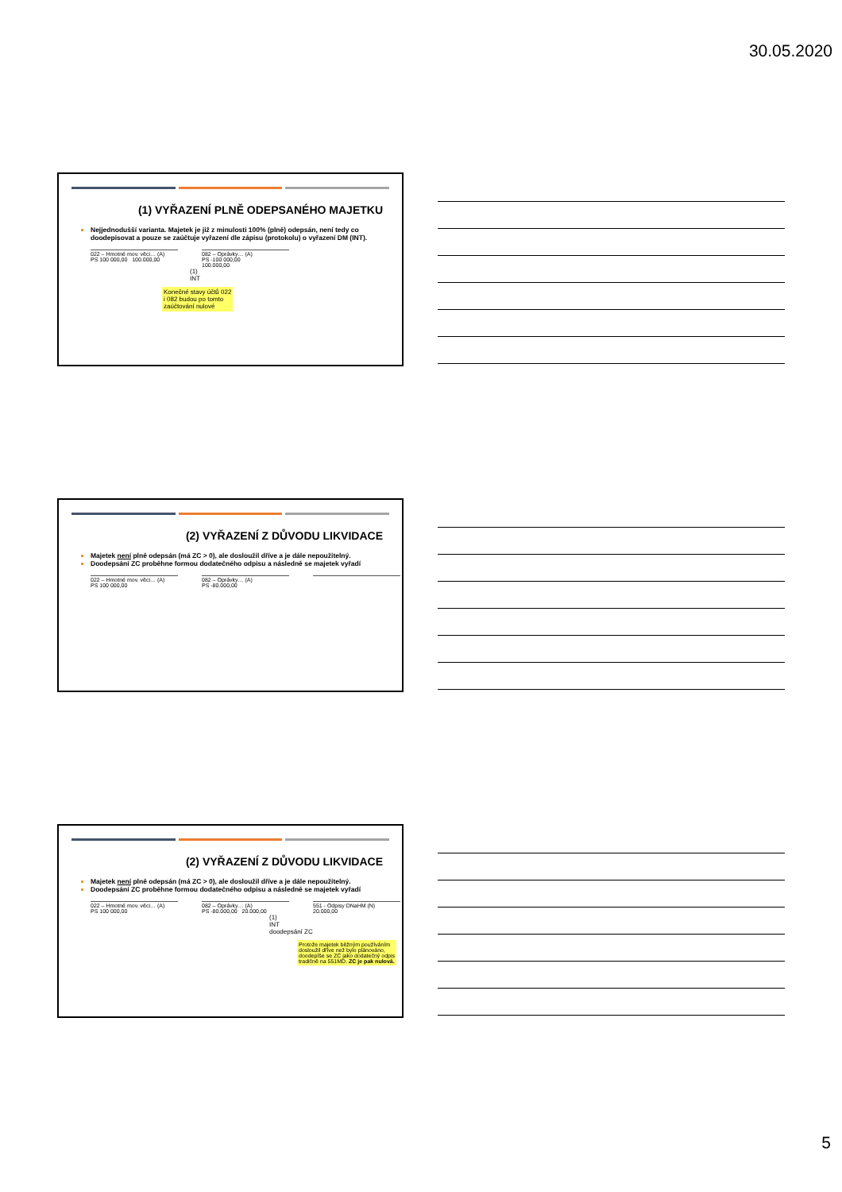30.05.2020
(1) VYŘAZENÍ PLNĚ ODEPSANÉHO MAJETKU
Nejjednodušší varianta. Majetek je již z minulosti 100% (plně) odepsán, není tedy co doodepisovat a pouze se zaúčtuje vyřazení dle zápisu (protokolu) o vyřazení DM (INT).
022 – Hmotné mov. věci… (A)
PS 100 000,00 100.000,00
082 – Oprávky… (A)
PS -100 000,00
100.000,00
(1)
INT
Konečné stavy účtů 022
i 082 budou po tomto
zaúčtování nulové
(2) VYŘAZENÍ Z DŮVODU LIKVIDACE
Majetek není plně odepsán (má ZC > 0), ale dosloužil dříve a je dále nepoužitelný.
Doodepsání ZC proběhne formou dodatečného odpisu a následně se majetek vyřadí
022 – Hmotné mov. věci… (A)
PS 100 000,00
082 – Oprávky… (A)
PS -80.000,00
(2) VYŘAZENÍ Z DŮVODU LIKVIDACE
Majetek není plně odepsán (má ZC > 0), ale dosloužil dříve a je dále nepoužitelný.
Doodepsání ZC proběhne formou dodatečného odpisu a následně se majetek vyřadí
022 – Hmotné mov. věci… (A)
PS 100 000,00
082 – Oprávky… (A)
PS -80.000,00 20.000,00
551 - Odpisy DNaHM (N)
20.000,00
(1)
INT
doodepsání ZC
Protože majetek běžným používáním
dosloužil dříve než bylo plánováno,
doodepíše se ZC jako dodatečný odpis
tradičně na 551MD. ZC je pak nulová.
5